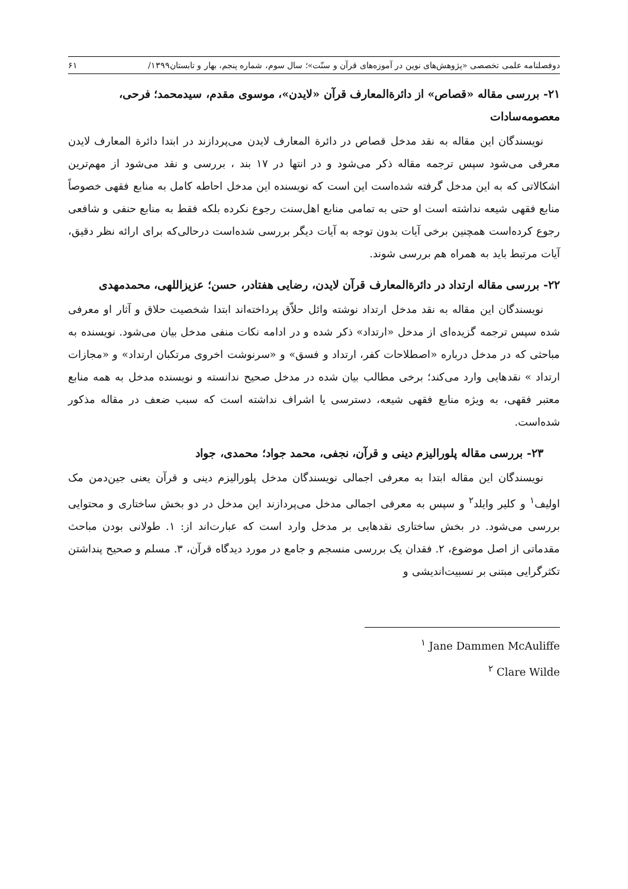دوفصلنامه علمی تخصصی «پژوهش‌های نوین در آموزه‌های قرآن و سنّت»؛ سال سوم، شماره پنجم، بهار و تابستان۱۳۹۹/ ۶۱
۲۱- بررسی مقاله «قصاص» از دائرةالمعارف قرآن «لایدن»، موسوی مقدم، سیدمحمد؛ فرحی، معصومه‌سادات
نویسندگان این مقاله به نقد مدخل قصاص در دائرة المعارف لایدن می‌پردازند در ابتدا دائرة المعارف لایدن معرفی می‌شود سپس ترجمه مقاله ذکر می‌شود و در انتها در ۱۷ بند ، بررسی و نقد می‌شود از مهم‌ترین اشکالاتی که به این مدخل گرفته شده‌است این است که نویسنده این مدخل احاطه کامل به منابع فقهی خصوصاً منابع فقهی شیعه نداشته است او حتی به تمامی منابع اهل‌سنت رجوع نکرده بلکه فقط به منابع حنفی و شافعی رجوع کرده‌است همچنین برخی آیات بدون توجه به آیات دیگر بررسی شده‌است درحالی‌که برای ارائه نظر دقیق، آیات مرتبط باید به همراه هم بررسی شوند.
۲۲- بررسی مقاله ارتداد در دائرةالمعارف قرآن لایدن، رضایی هفتادر، حسن؛ عزیزاللهی، محمدمهدی
نویسندگان این مقاله به نقد مدخل ارتداد نوشته وائل حلاّق پرداخته‌اند ابتدا شخصیت حلاق و آثار او معرفی شده سپس ترجمه گزیده‌ای از مدخل «ارتداد» ذکر شده و در ادامه نکات منفی مدخل بیان می‌شود. نویسنده به مباحثی که در مدخل درباره «اصطلاحات کفر، ارتداد و فسق» و «سرنوشت اخروی مرتکبان ارتداد» و «مجازات ارتداد » نقدهایی وارد می‌کند؛ برخی مطالب بیان شده در مدخل صحیح ندانسته و نویسنده مدخل به همه منابع معتبر فقهی، به ویژه منابع فقهی شیعه، دسترسی یا اشراف نداشته است که سبب ضعف در مقاله مذکور شده‌است.
۲۳- بررسی مقاله پلورالیزم دینی و قرآن، نجفی، محمد جواد؛ محمدی، جواد
نویسندگان این مقاله ابتدا به معرفی اجمالی نویسندگان مدخل پلورالیزم دینی و قرآن یعنی جین‌دمن مک اولیف<sup>۱</sup> و کلیر وایلد<sup>۲</sup> و سپس به معرفی اجمالی مدخل می‌پردازند این مدخل در دو بخش ساختاری و محتوایی بررسی می‌شود. در بخش ساختاری نقدهایی بر مدخل وارد است که عبارت‌اند از: ۱. طولانی بودن مباحث مقدماتی از اصل موضوع، ۲. فقدان یک بررسی منسجم و جامع در مورد دیدگاه قرآن، ۳. مسلم و صحیح پنداشتن تکثرگرایی مبتنی بر نسبیت‌اندیشی و
<sup>۱</sup> Jane Dammen McAuliffe
<sup>۲</sup> Clare Wilde